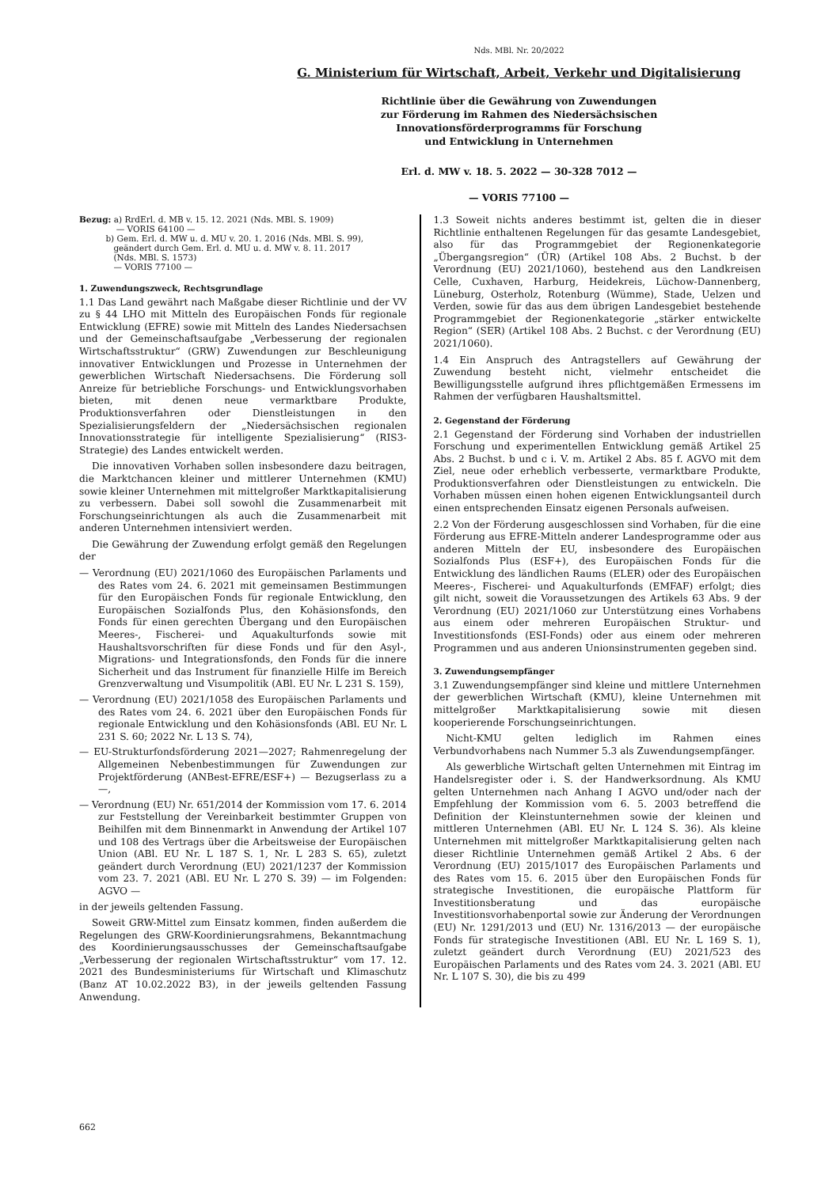Nds. MBl. Nr. 20/2022
G. Ministerium für Wirtschaft, Arbeit, Verkehr und Digitalisierung
Richtlinie über die Gewährung von Zuwendungen
zur Förderung im Rahmen des Niedersächsischen
Innovationsförderprogramms für Forschung
und Entwicklung in Unternehmen
Erl. d. MW v. 18. 5. 2022 — 30-328 7012 —
— VORIS 77100 —
Bezug: a) RrdErl. d. MB v. 15. 12. 2021 (Nds. MBl. S. 1909)
— VORIS 64100 —
b) Gem. Erl. d. MW u. d. MU v. 20. 1. 2016 (Nds. MBl. S. 99),
geändert durch Gem. Erl. d. MU u. d. MW v. 8. 11. 2017
(Nds. MBl. S. 1573)
— VORIS 77100 —
1. Zuwendungszweck, Rechtsgrundlage
1.1 Das Land gewährt nach Maßgabe dieser Richtlinie und der VV zu § 44 LHO mit Mitteln des Europäischen Fonds für regionale Entwicklung (EFRE) sowie mit Mitteln des Landes Niedersachsen und der Gemeinschaftsaufgabe „Verbesserung der regionalen Wirtschaftsstruktur“ (GRW) Zuwendungen zur Beschleunigung innovativer Entwicklungen und Prozesse in Unternehmen der gewerblichen Wirtschaft Niedersachsens. Die Förderung soll Anreize für betriebliche Forschungs- und Entwicklungsvorhaben bieten, mit denen neue vermarktbare Produkte, Produktionsverfahren oder Dienstleistungen in den Spezialisierungsfeldern der „Niedersächsischen regionalen Innovationsstrategie für intelligente Spezialisierung“ (RIS3-Strategie) des Landes entwickelt werden.
Die innovativen Vorhaben sollen insbesondere dazu beitragen, die Marktchancen kleiner und mittlerer Unternehmen (KMU) sowie kleiner Unternehmen mit mittelgroßer Marktkapitalisierung zu verbessern. Dabei soll sowohl die Zusammenarbeit mit Forschungseinrichtungen als auch die Zusammenarbeit mit anderen Unternehmen intensiviert werden.
Die Gewährung der Zuwendung erfolgt gemäß den Regelungen der
— Verordnung (EU) 2021/1060 des Europäischen Parlaments und des Rates vom 24. 6. 2021 mit gemeinsamen Bestimmungen für den Europäischen Fonds für regionale Entwicklung, den Europäischen Sozialfonds Plus, den Kohäsionsfonds, den Fonds für einen gerechten Übergang und den Europäischen Meeres-, Fischerei- und Aquakulturfonds sowie mit Haushaltsvorschriften für diese Fonds und für den Asyl-, Migrations- und Integrationsfonds, den Fonds für die innere Sicherheit und das Instrument für finanzielle Hilfe im Bereich Grenzverwaltung und Visumpolitik (ABl. EU Nr. L 231 S. 159),
— Verordnung (EU) 2021/1058 des Europäischen Parlaments und des Rates vom 24. 6. 2021 über den Europäischen Fonds für regionale Entwicklung und den Kohäsionsfonds (ABl. EU Nr. L 231 S. 60; 2022 Nr. L 13 S. 74),
— EU-Strukturfondsförderung 2021—2027; Rahmenregelung der Allgemeinen Nebenbestimmungen für Zuwendungen zur Projektförderung (ANBest-EFRE/ESF+) — Bezugserlass zu a —,
— Verordnung (EU) Nr. 651/2014 der Kommission vom 17. 6. 2014 zur Feststellung der Vereinbarkeit bestimmter Gruppen von Beihilfen mit dem Binnenmarkt in Anwendung der Artikel 107 und 108 des Vertrags über die Arbeitsweise der Europäischen Union (ABl. EU Nr. L 187 S. 1, Nr. L 283 S. 65), zuletzt geändert durch Verordnung (EU) 2021/1237 der Kommission vom 23. 7. 2021 (ABl. EU Nr. L 270 S. 39) — im Folgenden: AGVO —
in der jeweils geltenden Fassung.
Soweit GRW-Mittel zum Einsatz kommen, finden außerdem die Regelungen des GRW-Koordinierungsrahmens, Bekanntmachung des Koordinierungsausschusses der Gemeinschaftsaufgabe „Verbesserung der regionalen Wirtschaftsstruktur“ vom 17. 12. 2021 des Bundesministeriums für Wirtschaft und Klimaschutz (Banz AT 10.02.2022 B3), in der jeweils geltenden Fassung Anwendung.
1.3 Soweit nichts anderes bestimmt ist, gelten die in dieser Richtlinie enthaltenen Regelungen für das gesamte Landesgebiet, also für das Programmgebiet der Regionenkategorie „Übergangsregion“ (ÜR) (Artikel 108 Abs. 2 Buchst. b der Verordnung (EU) 2021/1060), bestehend aus den Landkreisen Celle, Cuxhaven, Harburg, Heidekreis, Lüchow-Dannenberg, Lüneburg, Osterholz, Rotenburg (Wümme), Stade, Uelzen und Verden, sowie für das aus dem übrigen Landesgebiet bestehende Programmgebiet der Regionenkategorie „stärker entwickelte Region“ (SER) (Artikel 108 Abs. 2 Buchst. c der Verordnung (EU) 2021/1060).
1.4 Ein Anspruch des Antragstellers auf Gewährung der Zuwendung besteht nicht, vielmehr entscheidet die Bewilligungsstelle aufgrund ihres pflichtgemäßen Ermessens im Rahmen der verfügbaren Haushaltsmittel.
2. Gegenstand der Förderung
2.1 Gegenstand der Förderung sind Vorhaben der industriellen Forschung und experimentellen Entwicklung gemäß Artikel 25 Abs. 2 Buchst. b und c i. V. m. Artikel 2 Abs. 85 f. AGVO mit dem Ziel, neue oder erheblich verbesserte, vermarktbare Produkte, Produktionsverfahren oder Dienstleistungen zu entwickeln. Die Vorhaben müssen einen hohen eigenen Entwicklungsanteil durch einen entsprechenden Einsatz eigenen Personals aufweisen.
2.2 Von der Förderung ausgeschlossen sind Vorhaben, für die eine Förderung aus EFRE-Mitteln anderer Landesprogramme oder aus anderen Mitteln der EU, insbesondere des Europäischen Sozialfonds Plus (ESF+), des Europäischen Fonds für die Entwicklung des ländlichen Raums (ELER) oder des Europäischen Meeres-, Fischerei- und Aquakulturfonds (EMFAF) erfolgt; dies gilt nicht, soweit die Voraussetzungen des Artikels 63 Abs. 9 der Verordnung (EU) 2021/1060 zur Unterstützung eines Vorhabens aus einem oder mehreren Europäischen Struktur- und Investitionsfonds (ESI-Fonds) oder aus einem oder mehreren Programmen und aus anderen Unionsinstrumenten gegeben sind.
3. Zuwendungsempfänger
3.1 Zuwendungsempfänger sind kleine und mittlere Unternehmen der gewerblichen Wirtschaft (KMU), kleine Unternehmen mit mittelgroßer Marktkapitalisierung sowie mit diesen kooperierende Forschungseinrichtungen.
Nicht-KMU gelten lediglich im Rahmen eines Verbundvorhabens nach Nummer 5.3 als Zuwendungsempfänger.
Als gewerbliche Wirtschaft gelten Unternehmen mit Eintrag im Handelsregister oder i. S. der Handwerksordnung. Als KMU gelten Unternehmen nach Anhang I AGVO und/oder nach der Empfehlung der Kommission vom 6. 5. 2003 betreffend die Definition der Kleinstunternehmen sowie der kleinen und mittleren Unternehmen (ABl. EU Nr. L 124 S. 36). Als kleine Unternehmen mit mittelgroßer Marktkapitalisierung gelten nach dieser Richtlinie Unternehmen gemäß Artikel 2 Abs. 6 der Verordnung (EU) 2015/1017 des Europäischen Parlaments und des Rates vom 15. 6. 2015 über den Europäischen Fonds für strategische Investitionen, die europäische Plattform für Investitionsberatung und das europäische Investitionsvorhabenportal sowie zur Änderung der Verordnungen (EU) Nr. 1291/2013 und (EU) Nr. 1316/2013 — der europäische Fonds für strategische Investitionen (ABl. EU Nr. L 169 S. 1), zuletzt geändert durch Verordnung (EU) 2021/523 des Europäischen Parlaments und des Rates vom 24. 3. 2021 (ABl. EU Nr. L 107 S. 30), die bis zu 499
662